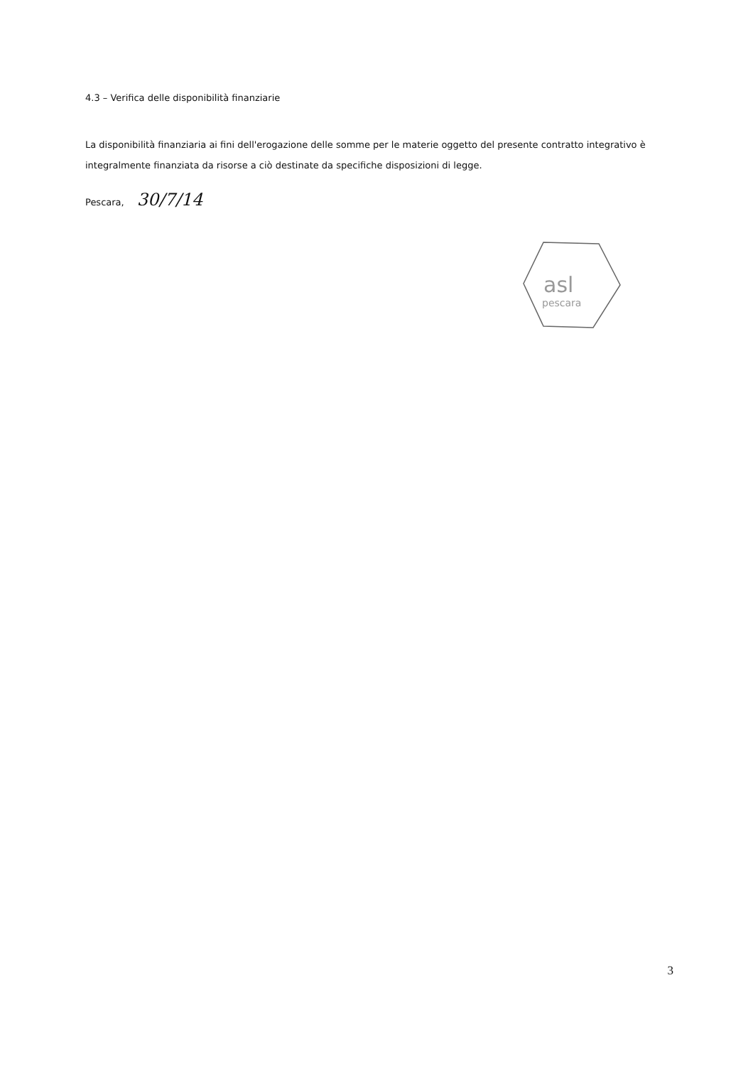4.3 – Verifica delle disponibilità finanziarie
La disponibilità finanziaria ai fini dell'erogazione delle somme per le materie oggetto del presente contratto integrativo è integralmente finanziata da risorse a ciò destinate da specifiche disposizioni di legge.
Pescara, 30/7/14
asl
pescara
3